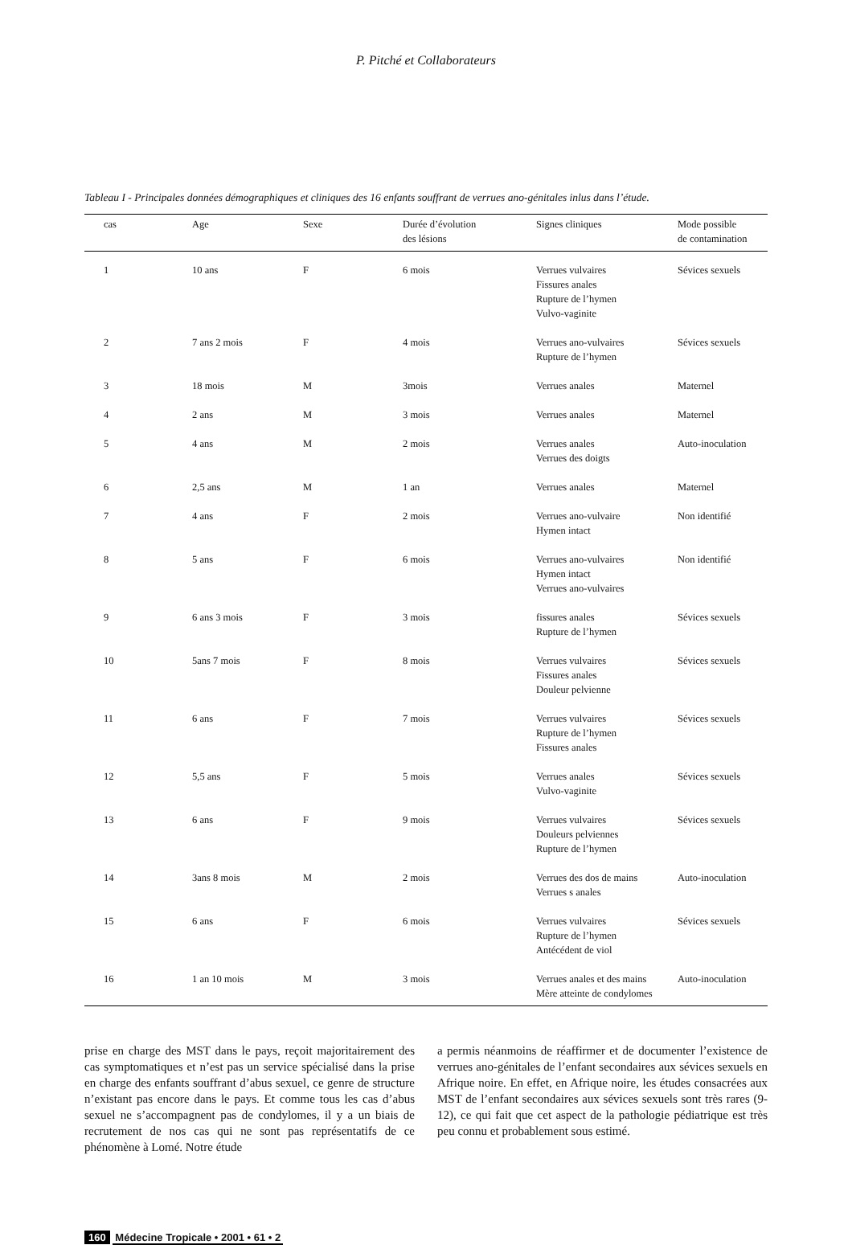P. Pitché et Collaborateurs
Tableau I - Principales données démographiques et cliniques des 16 enfants souffrant de verrues ano-génitales inlus dans l’étude.
| cas | Age | Sexe | Durée d’évolution des lésions | Signes cliniques | Mode possible de contamination |
| --- | --- | --- | --- | --- | --- |
| 1 | 10 ans | F | 6 mois | Verrues vulvaires Fissures anales Rupture de l’hymen Vulvo-vaginite | Sévices sexuels |
| 2 | 7 ans 2 mois | F | 4 mois | Verrues ano-vulvaires Rupture de l’hymen | Sévices sexuels |
| 3 | 18 mois | M | 3mois | Verrues anales | Maternel |
| 4 | 2 ans | M | 3 mois | Verrues anales | Maternel |
| 5 | 4 ans | M | 2 mois | Verrues anales Verrues des doigts | Auto-inoculation |
| 6 | 2,5 ans | M | 1 an | Verrues anales | Maternel |
| 7 | 4 ans | F | 2 mois | Verrues ano-vulvaire Hymen intact | Non identifié |
| 8 | 5 ans | F | 6 mois | Verrues ano-vulvaires Hymen intact Verrues ano-vulvaires | Non identifié |
| 9 | 6 ans 3 mois | F | 3 mois | fissures anales Rupture de l’hymen | Sévices sexuels |
| 10 | 5ans 7 mois | F | 8 mois | Verrues vulvaires Fissures anales Douleur pelvienne | Sévices sexuels |
| 11 | 6 ans | F | 7 mois | Verrues vulvaires Rupture de l’hymen Fissures anales | Sévices sexuels |
| 12 | 5,5 ans | F | 5 mois | Verrues anales Vulvo-vaginite | Sévices sexuels |
| 13 | 6 ans | F | 9 mois | Verrues vulvaires Douleurs pelviennes Rupture de l’hymen | Sévices sexuels |
| 14 | 3ans 8 mois | M | 2 mois | Verrues des dos de mains Verrues s anales | Auto-inoculation |
| 15 | 6 ans | F | 6 mois | Verrues vulvaires Rupture de l’hymen Antécédent de viol | Sévices sexuels |
| 16 | 1 an 10 mois | M | 3 mois | Verrues anales et des mains Mère atteinte de condylomes | Auto-inoculation |
prise en charge des MST dans le pays, reçoit majoritairement des cas symptomatiques et n’est pas un service spécialisé dans la prise en charge des enfants souffrant d’abus sexuel, ce genre de structure n’existant pas encore dans le pays. Et comme tous les cas d’abus sexuel ne s’accompagnent pas de condylomes, il y a un biais de recrutement de nos cas qui ne sont pas représentatifs de ce phénomène à Lomé. Notre étude
a permis néanmoins de réaffirmer et de documenter l’existence de verrues ano-génitales de l’enfant secondaires aux sévices sexuels en Afrique noire. En effet, en Afrique noire, les études consacrées aux MST de l’enfant secondaires aux sévices sexuels sont très rares (9-12), ce qui fait que cet aspect de la pathologie pédiatrique est très peu connu et probablement sous estimé.
160 Médecine Tropicale • 2001 • 61 • 2